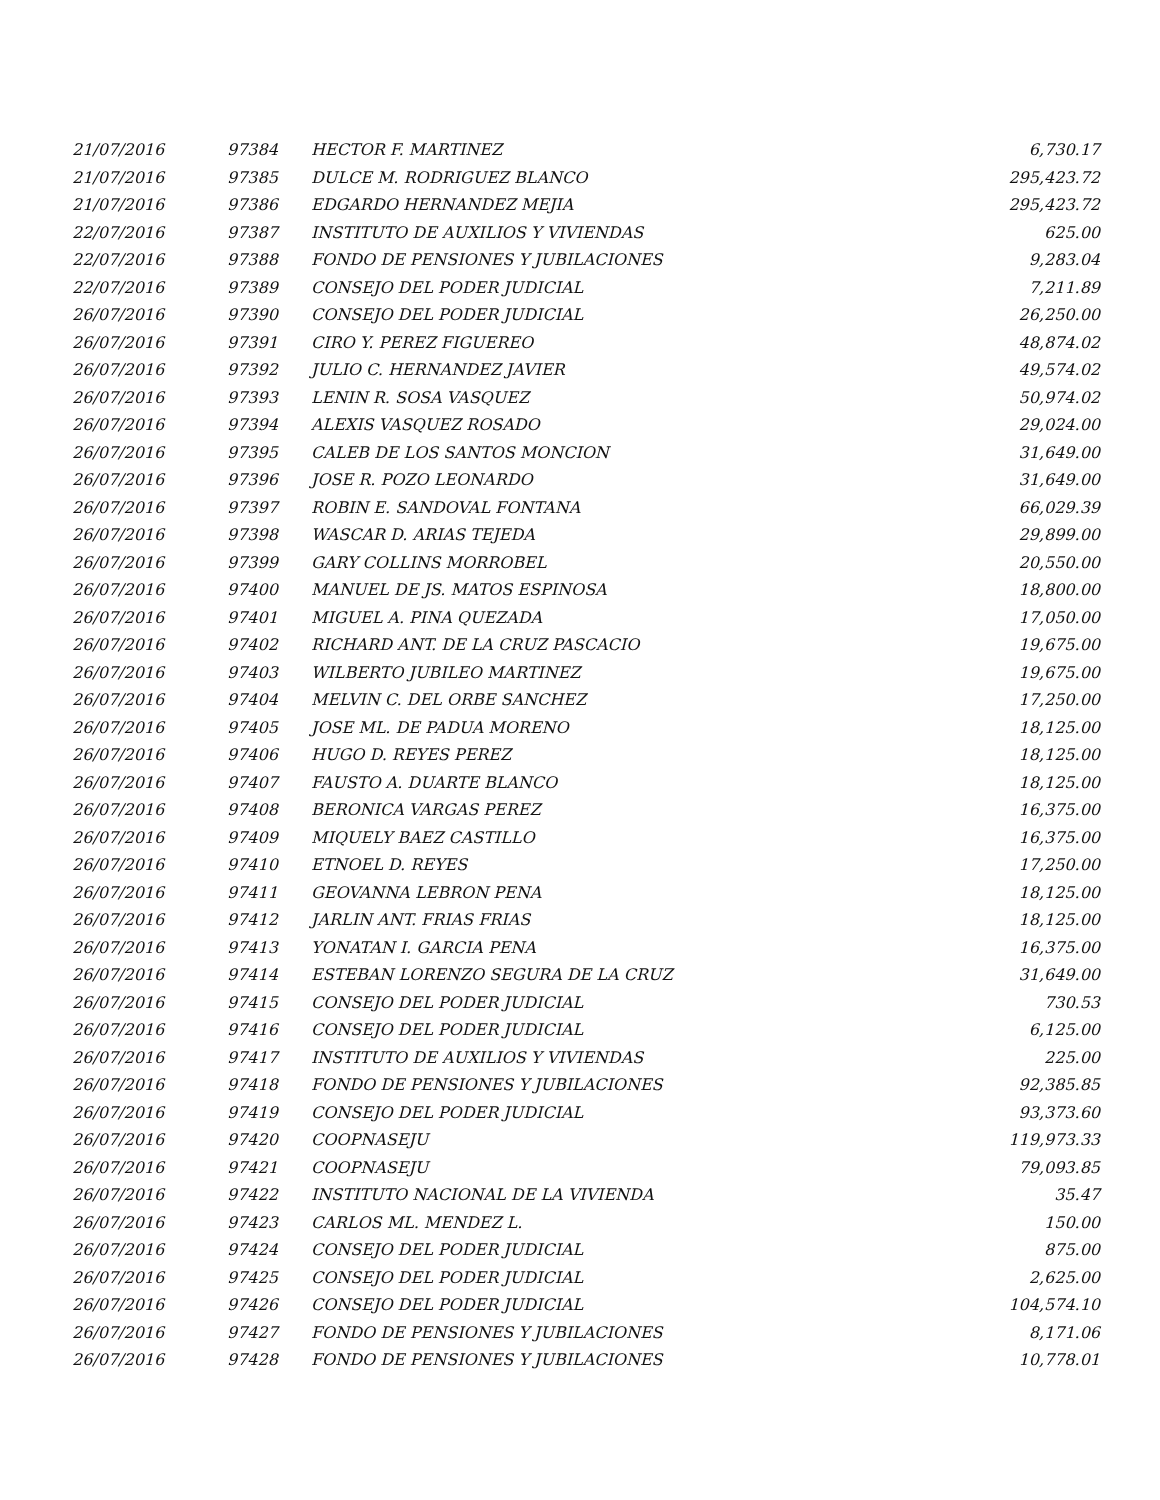| 21/07/2016 | 97384 | HECTOR F. MARTINEZ | 6,730.17 |
| 21/07/2016 | 97385 | DULCE M. RODRIGUEZ BLANCO | 295,423.72 |
| 21/07/2016 | 97386 | EDGARDO HERNANDEZ MEJIA | 295,423.72 |
| 22/07/2016 | 97387 | INSTITUTO DE AUXILIOS Y VIVIENDAS | 625.00 |
| 22/07/2016 | 97388 | FONDO DE PENSIONES Y JUBILACIONES | 9,283.04 |
| 22/07/2016 | 97389 | CONSEJO DEL PODER JUDICIAL | 7,211.89 |
| 26/07/2016 | 97390 | CONSEJO DEL PODER JUDICIAL | 26,250.00 |
| 26/07/2016 | 97391 | CIRO Y. PEREZ FIGUEREO | 48,874.02 |
| 26/07/2016 | 97392 | JULIO C. HERNANDEZ JAVIER | 49,574.02 |
| 26/07/2016 | 97393 | LENIN R. SOSA VASQUEZ | 50,974.02 |
| 26/07/2016 | 97394 | ALEXIS VASQUEZ ROSADO | 29,024.00 |
| 26/07/2016 | 97395 | CALEB DE LOS SANTOS MONCION | 31,649.00 |
| 26/07/2016 | 97396 | JOSE R. POZO LEONARDO | 31,649.00 |
| 26/07/2016 | 97397 | ROBIN E. SANDOVAL FONTANA | 66,029.39 |
| 26/07/2016 | 97398 | WASCAR D. ARIAS TEJEDA | 29,899.00 |
| 26/07/2016 | 97399 | GARY COLLINS MORROBEL | 20,550.00 |
| 26/07/2016 | 97400 | MANUEL DE JS. MATOS ESPINOSA | 18,800.00 |
| 26/07/2016 | 97401 | MIGUEL A. PINA QUEZADA | 17,050.00 |
| 26/07/2016 | 97402 | RICHARD ANT. DE LA CRUZ PASCACIO | 19,675.00 |
| 26/07/2016 | 97403 | WILBERTO JUBILEO MARTINEZ | 19,675.00 |
| 26/07/2016 | 97404 | MELVIN C. DEL ORBE SANCHEZ | 17,250.00 |
| 26/07/2016 | 97405 | JOSE ML. DE PADUA MORENO | 18,125.00 |
| 26/07/2016 | 97406 | HUGO D. REYES PEREZ | 18,125.00 |
| 26/07/2016 | 97407 | FAUSTO A. DUARTE BLANCO | 18,125.00 |
| 26/07/2016 | 97408 | BERONICA VARGAS PEREZ | 16,375.00 |
| 26/07/2016 | 97409 | MIQUELY BAEZ CASTILLO | 16,375.00 |
| 26/07/2016 | 97410 | ETNOEL D. REYES | 17,250.00 |
| 26/07/2016 | 97411 | GEOVANNA LEBRON PENA | 18,125.00 |
| 26/07/2016 | 97412 | JARLIN ANT. FRIAS FRIAS | 18,125.00 |
| 26/07/2016 | 97413 | YONATAN I. GARCIA PENA | 16,375.00 |
| 26/07/2016 | 97414 | ESTEBAN LORENZO SEGURA DE LA CRUZ | 31,649.00 |
| 26/07/2016 | 97415 | CONSEJO DEL PODER JUDICIAL | 730.53 |
| 26/07/2016 | 97416 | CONSEJO DEL PODER JUDICIAL | 6,125.00 |
| 26/07/2016 | 97417 | INSTITUTO DE AUXILIOS Y VIVIENDAS | 225.00 |
| 26/07/2016 | 97418 | FONDO DE PENSIONES Y JUBILACIONES | 92,385.85 |
| 26/07/2016 | 97419 | CONSEJO DEL PODER JUDICIAL | 93,373.60 |
| 26/07/2016 | 97420 | COOPNASEJU | 119,973.33 |
| 26/07/2016 | 97421 | COOPNASEJU | 79,093.85 |
| 26/07/2016 | 97422 | INSTITUTO NACIONAL DE LA VIVIENDA | 35.47 |
| 26/07/2016 | 97423 | CARLOS ML. MENDEZ L. | 150.00 |
| 26/07/2016 | 97424 | CONSEJO DEL PODER JUDICIAL | 875.00 |
| 26/07/2016 | 97425 | CONSEJO DEL PODER JUDICIAL | 2,625.00 |
| 26/07/2016 | 97426 | CONSEJO DEL PODER JUDICIAL | 104,574.10 |
| 26/07/2016 | 97427 | FONDO DE PENSIONES Y JUBILACIONES | 8,171.06 |
| 26/07/2016 | 97428 | FONDO DE PENSIONES Y JUBILACIONES | 10,778.01 |